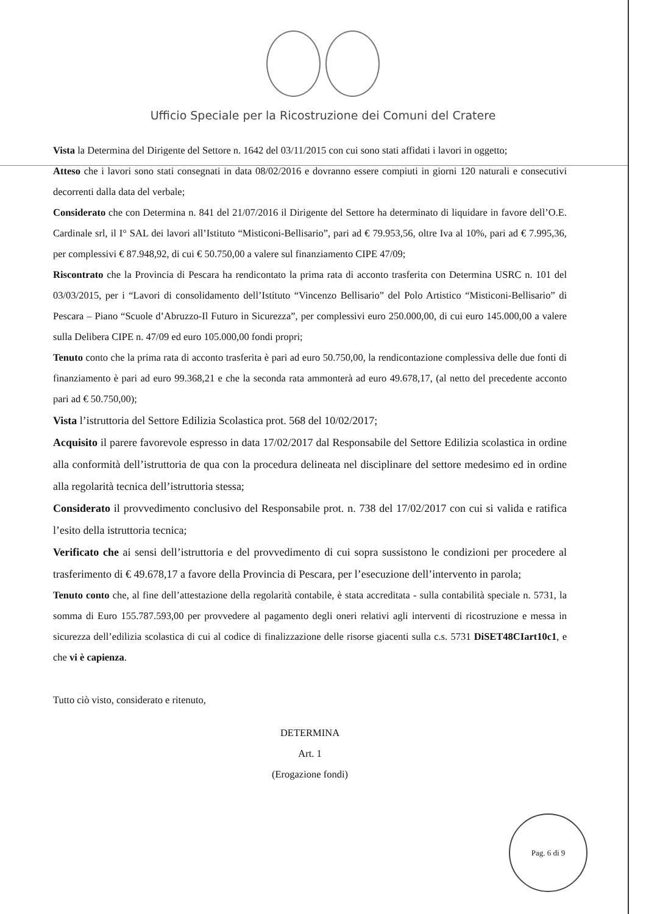Ufficio Speciale per la Ricostruzione dei Comuni del Cratere
Vista la Determina del Dirigente del Settore n. 1642 del 03/11/2015 con cui sono stati affidati i lavori in oggetto;
Atteso che i lavori sono stati consegnati in data 08/02/2016 e dovranno essere compiuti in giorni 120 naturali e consecutivi decorrenti dalla data del verbale;
Considerato che con Determina n. 841 del 21/07/2016 il Dirigente del Settore ha determinato di liquidare in favore dell’O.E. Cardinale srl, il I° SAL dei lavori all’Istituto “Misticoni-Bellisario”, pari ad € 79.953,56, oltre Iva al 10%, pari ad € 7.995,36, per complessivi € 87.948,92, di cui € 50.750,00 a valere sul finanziamento CIPE 47/09;
Riscontrato che la Provincia di Pescara ha rendicontato la prima rata di acconto trasferita con Determina USRC n. 101 del 03/03/2015, per i “Lavori di consolidamento dell’Istituto “Vincenzo Bellisario” del Polo Artistico “Misticoni-Bellisario” di Pescara – Piano “Scuole d’Abruzzo-Il Futuro in Sicurezza”, per complessivi euro 250.000,00, di cui euro 145.000,00 a valere sulla Delibera CIPE n. 47/09 ed euro 105.000,00 fondi propri;
Tenuto conto che la prima rata di acconto trasferita è pari ad euro 50.750,00, la rendicontazione complessiva delle due fonti di finanziamento è pari ad euro 99.368,21 e che la seconda rata ammonterà ad euro 49.678,17, (al netto del precedente acconto pari ad € 50.750,00);
Vista l’istruttoria del Settore Edilizia Scolastica prot. 568 del 10/02/2017;
Acquisito il parere favorevole espresso in data 17/02/2017 dal Responsabile del Settore Edilizia scolastica in ordine alla conformità dell’istruttoria de qua con la procedura delineata nel disciplinare del settore medesimo ed in ordine alla regolarità tecnica dell’istruttoria stessa;
Considerato il provvedimento conclusivo del Responsabile prot. n. 738 del 17/02/2017 con cui si valida e ratifica l’esito della istruttoria tecnica;
Verificato che ai sensi dell’istruttoria e del provvedimento di cui sopra sussistono le condizioni per procedere al trasferimento di € 49.678,17 a favore della Provincia di Pescara, per l’esecuzione dell’intervento in parola;
Tenuto conto che, al fine dell’attestazione della regolarità contabile, è stata accreditata - sulla contabilità speciale n. 5731, la somma di Euro 155.787.593,00 per provvedere al pagamento degli oneri relativi agli interventi di ricostruzione e messa in sicurezza dell’edilizia scolastica di cui al codice di finalizzazione delle risorse giacenti sulla c.s. 5731 DiSET48CIart10c1, e che vi è capienza.
Tutto ciò visto, considerato e ritenuto,
DETERMINA
Art. 1
(Erogazione fondi)
Pag. 6 di 9